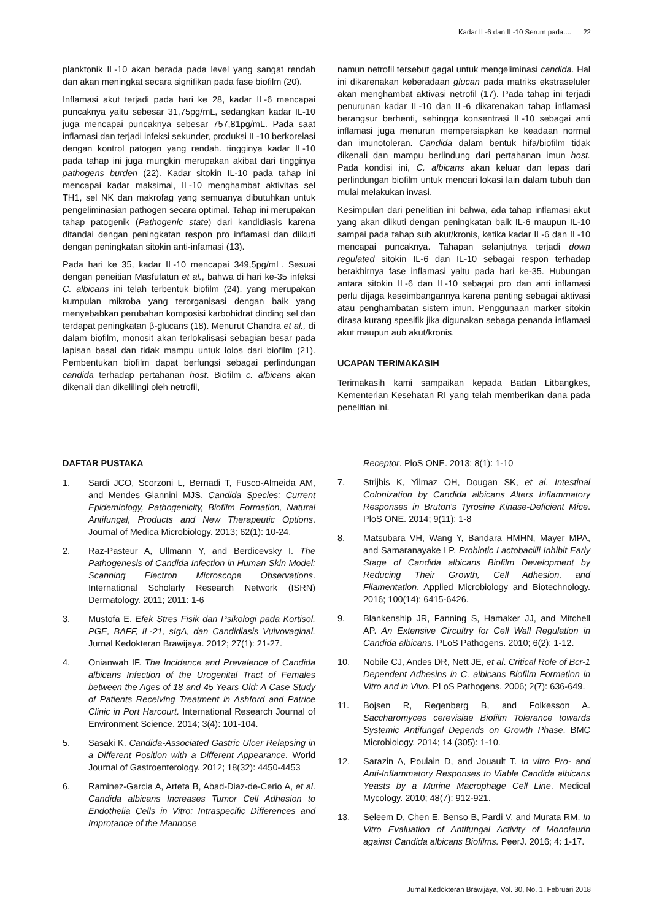Kadar IL-6 dan IL-10 Serum pada.... 22
planktonik IL-10 akan berada pada level yang sangat rendah dan akan meningkat secara signifikan pada fase biofilm (20).
Inflamasi akut terjadi pada hari ke 28, kadar IL-6 mencapai puncaknya yaitu sebesar 31,75pg/mL, sedangkan kadar IL-10 juga mencapai puncaknya sebesar 757,81pg/mL. Pada saat inflamasi dan terjadi infeksi sekunder, produksi IL-10 berkorelasi dengan kontrol patogen yang rendah. tingginya kadar IL-10 pada tahap ini juga mungkin merupakan akibat dari tingginya pathogens burden (22). Kadar sitokin IL-10 pada tahap ini mencapai kadar maksimal, IL-10 menghambat aktivitas sel TH1, sel NK dan makrofag yang semuanya dibutuhkan untuk pengeliminasian pathogen secara optimal. Tahap ini merupakan tahap patogenik (Pathogenic state) dari kandidiasis karena ditandai dengan peningkatan respon pro inflamasi dan diikuti dengan peningkatan sitokin anti-infamasi (13).
Pada hari ke 35, kadar IL-10 mencapai 349,5pg/mL. Sesuai dengan peneitian Masfufatun et al., bahwa di hari ke-35 infeksi C. albicans ini telah terbentuk biofilm (24). yang merupakan kumpulan mikroba yang terorganisasi dengan baik yang menyebabkan perubahan komposisi karbohidrat dinding sel dan terdapat peningkatan β-glucans (18). Menurut Chandra et al., di dalam biofilm, monosit akan terlokalisasi sebagian besar pada lapisan basal dan tidak mampu untuk lolos dari biofilm (21). Pembentukan biofilm dapat berfungsi sebagai perlindungan candida terhadap pertahanan host. Biofilm c. albicans akan dikenali dan dikelilingi oleh netrofil,
namun netrofil tersebut gagal untuk mengeliminasi candida. Hal ini dikarenakan keberadaan glucan pada matriks ekstraseluler akan menghambat aktivasi netrofil (17). Pada tahap ini terjadi penurunan kadar IL-10 dan IL-6 dikarenakan tahap inflamasi berangsur berhenti, sehingga konsentrasi IL-10 sebagai anti inflamasi juga menurun mempersiapkan ke keadaan normal dan imunotoleran. Candida dalam bentuk hifa/biofilm tidak dikenali dan mampu berlindung dari pertahanan imun host. Pada kondisi ini, C. albicans akan keluar dan lepas dari perlindungan biofilm untuk mencari lokasi lain dalam tubuh dan mulai melakukan invasi.
Kesimpulan dari penelitian ini bahwa, ada tahap inflamasi akut yang akan diikuti dengan peningkatan baik IL-6 maupun IL-10 sampai pada tahap sub akut/kronis, ketika kadar IL-6 dan IL-10 mencapai puncaknya. Tahapan selanjutnya terjadi down regulated sitokin IL-6 dan IL-10 sebagai respon terhadap berakhirnya fase inflamasi yaitu pada hari ke-35. Hubungan antara sitokin IL-6 dan IL-10 sebagai pro dan anti inflamasi perlu dijaga keseimbangannya karena penting sebagai aktivasi atau penghambatan sistem imun. Penggunaan marker sitokin dirasa kurang spesifik jika digunakan sebaga penanda inflamasi akut maupun aub akut/kronis.
UCAPAN TERIMAKASIH
Terimakasih kami sampaikan kepada Badan Litbangkes, Kementerian Kesehatan RI yang telah memberikan dana pada penelitian ini.
DAFTAR PUSTAKA
1. Sardi JCO, Scorzoni L, Bernadi T, Fusco-Almeida AM, and Mendes Giannini MJS. Candida Species: Current Epidemiology, Pathogenicity, Biofilm Formation, Natural Antifungal, Products and New Therapeutic Options. Journal of Medica Microbiology. 2013; 62(1): 10-24.
2. Raz-Pasteur A, Ullmann Y, and Berdicevsky I. The Pathogenesis of Candida Infection in Human Skin Model: Scanning Electron Microscope Observations. International Scholarly Research Network (ISRN) Dermatology. 2011; 2011: 1-6
3. Mustofa E. Efek Stres Fisik dan Psikologi pada Kortisol, PGE, BAFF, IL-21, sIgA, dan Candidiasis Vulvovaginal. Jurnal Kedokteran Brawijaya. 2012; 27(1): 21-27.
4. Onianwah IF. The Incidence and Prevalence of Candida albicans Infection of the Urogenital Tract of Females between the Ages of 18 and 45 Years Old: A Case Study of Patients Receiving Treatment in Ashford and Patrice Clinic in Port Harcourt. International Research Journal of Environment Science. 2014; 3(4): 101-104.
5. Sasaki K. Candida-Associated Gastric Ulcer Relapsing in a Different Position with a Different Appearance. World Journal of Gastroenterology. 2012; 18(32): 4450-4453
6. Raminez-Garcia A, Arteta B, Abad-Diaz-de-Cerio A, et al. Candida albicans Increases Tumor Cell Adhesion to Endothelia Cells in Vitro: Intraspecific Differences and Improtance of the Mannose
Receptor. PloS ONE. 2013; 8(1): 1-10
7. Strijbis K, Yilmaz OH, Dougan SK, et al. Intestinal Colonization by Candida albicans Alters Inflammatory Responses in Bruton's Tyrosine Kinase-Deficient Mice. PloS ONE. 2014; 9(11): 1-8
8. Matsubara VH, Wang Y, Bandara HMHN, Mayer MPA, and Samaranayake LP. Probiotic Lactobacilli Inhibit Early Stage of Candida albicans Biofilm Development by Reducing Their Growth, Cell Adhesion, and Filamentation. Applied Microbiology and Biotechnology. 2016; 100(14): 6415-6426.
9. Blankenship JR, Fanning S, Hamaker JJ, and Mitchell AP. An Extensive Circuitry for Cell Wall Regulation in Candida albicans. PLoS Pathogens. 2010; 6(2): 1-12.
10. Nobile CJ, Andes DR, Nett JE, et al. Critical Role of Bcr-1 Dependent Adhesins in C. albicans Biofilm Formation in Vitro and in Vivo. PLoS Pathogens. 2006; 2(7): 636-649.
11. Bojsen R, Regenberg B, and Folkesson A. Saccharomyces cerevisiae Biofilm Tolerance towards Systemic Antifungal Depends on Growth Phase. BMC Microbiology. 2014; 14 (305): 1-10.
12. Sarazin A, Poulain D, and Jouault T. In vitro Pro- and Anti-Inflammatory Responses to Viable Candida albicans Yeasts by a Murine Macrophage Cell Line. Medical Mycology. 2010; 48(7): 912-921.
13. Seleem D, Chen E, Benso B, Pardi V, and Murata RM. In Vitro Evaluation of Antifungal Activity of Monolaurin against Candida albicans Biofilms. PeerJ. 2016; 4: 1-17.
Jurnal Kedokteran Brawijaya, Vol. 30, No. 1, Februari 2018